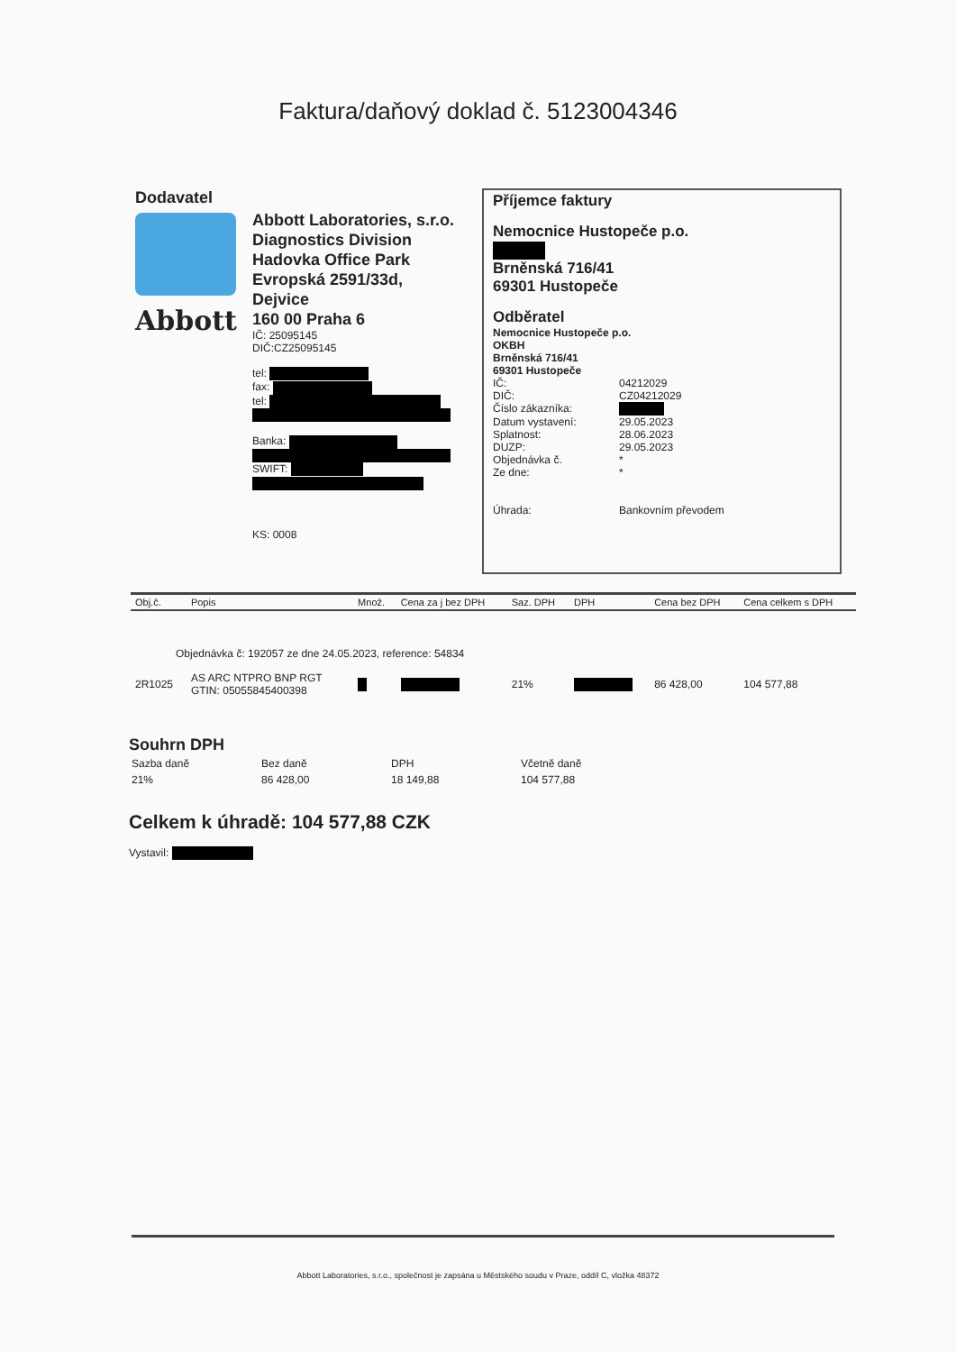Faktura/daňový doklad č. 5123004346
Dodavatel
Abbott
Abbott Laboratories, s.r.o.
Diagnostics Division
Hadovka Office Park
Evropská 2591/33d,
Dejvice
160 00 Praha 6
IČ: 25095145
DIČ:CZ25095145
tel:
fax:
tel:
Banka:
SWIFT:
KS: 0008
Příjemce faktury
Nemocnice Hustopeče p.o.
Brněnská 716/41
69301 Hustopeče
Odběratel
Nemocnice Hustopeče p.o.
OKBH
Brněnská 716/41
69301 Hustopeče
IČ: 04212029
DIČ: CZ04212029
Číslo zákazníka:
Datum vystavení: 29.05.2023
Splatnost: 28.06.2023
DUZP: 29.05.2023
Objednávka č. *
Ze dne: *
Úhrada: Bankovním převodem
| Obj.č. | Popis | Množ. | Cena za j bez DPH | Saz. DPH | DPH | Cena bez DPH | Cena celkem s DPH |
| --- | --- | --- | --- | --- | --- | --- | --- |
| Objednávka č: 192057 ze dne 24.05.2023, reference: 54834 | | | | | | | |
| 2R1025 | AS ARC NTPRO BNP RGT GTIN: 05055845400398 | | | 21% | | 86 428,00 | 104 577,88 |
Souhrn DPH
| Sazba daně | Bez daně | DPH | Včetně daně |
| 21% | 86 428,00 | 18 149,88 | 104 577,88 |
Celkem k úhradě: 104 577,88 CZK
Vystavil:
Abbott Laboratories, s.r.o., společnost je zapsána u Městského soudu v Praze, oddíl C, vložka 48372